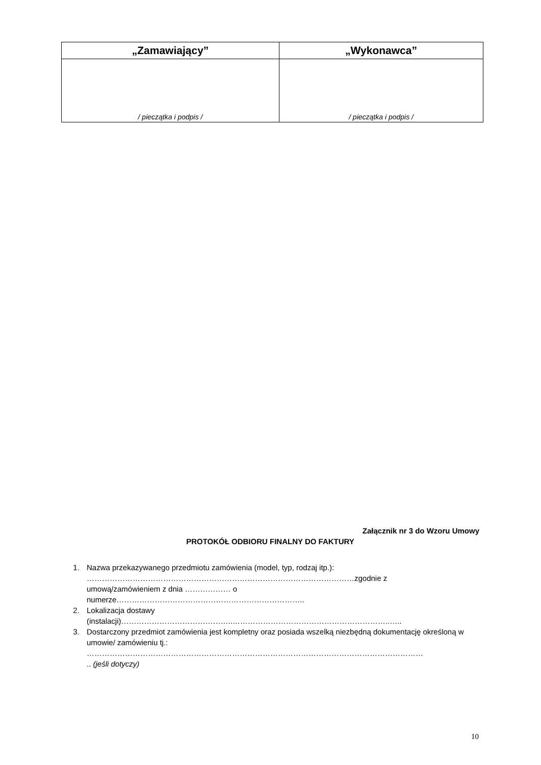| „Zamawiający” | „Wykonawca” |
| --- | --- |
| / pieczątka i podpis / | / pieczątka i podpis / |
Załącznik nr 3 do Wzoru Umowy
PROTOKÓŁ ODBIORU FINALNY DO FAKTURY
1. Nazwa przekazywanego przedmiotu zamówienia (model, typ, rodzaj itp.):
……………………………………………………………………………………………zgodnie z
umową/zamówieniem z dnia ……………… o
numerze………………………………………………………………..
2. Lokalizacja dostawy
(instalacji)……………………………………..……………………………………………………..…..
3. Dostarczony przedmiot zamówienia jest kompletny oraz posiada wszelką niezbędną dokumentację określoną w umowie/ zamówieniu tj.:
……………………………………………………………………………………………………………………
.. (jeśli dotyczy)
10